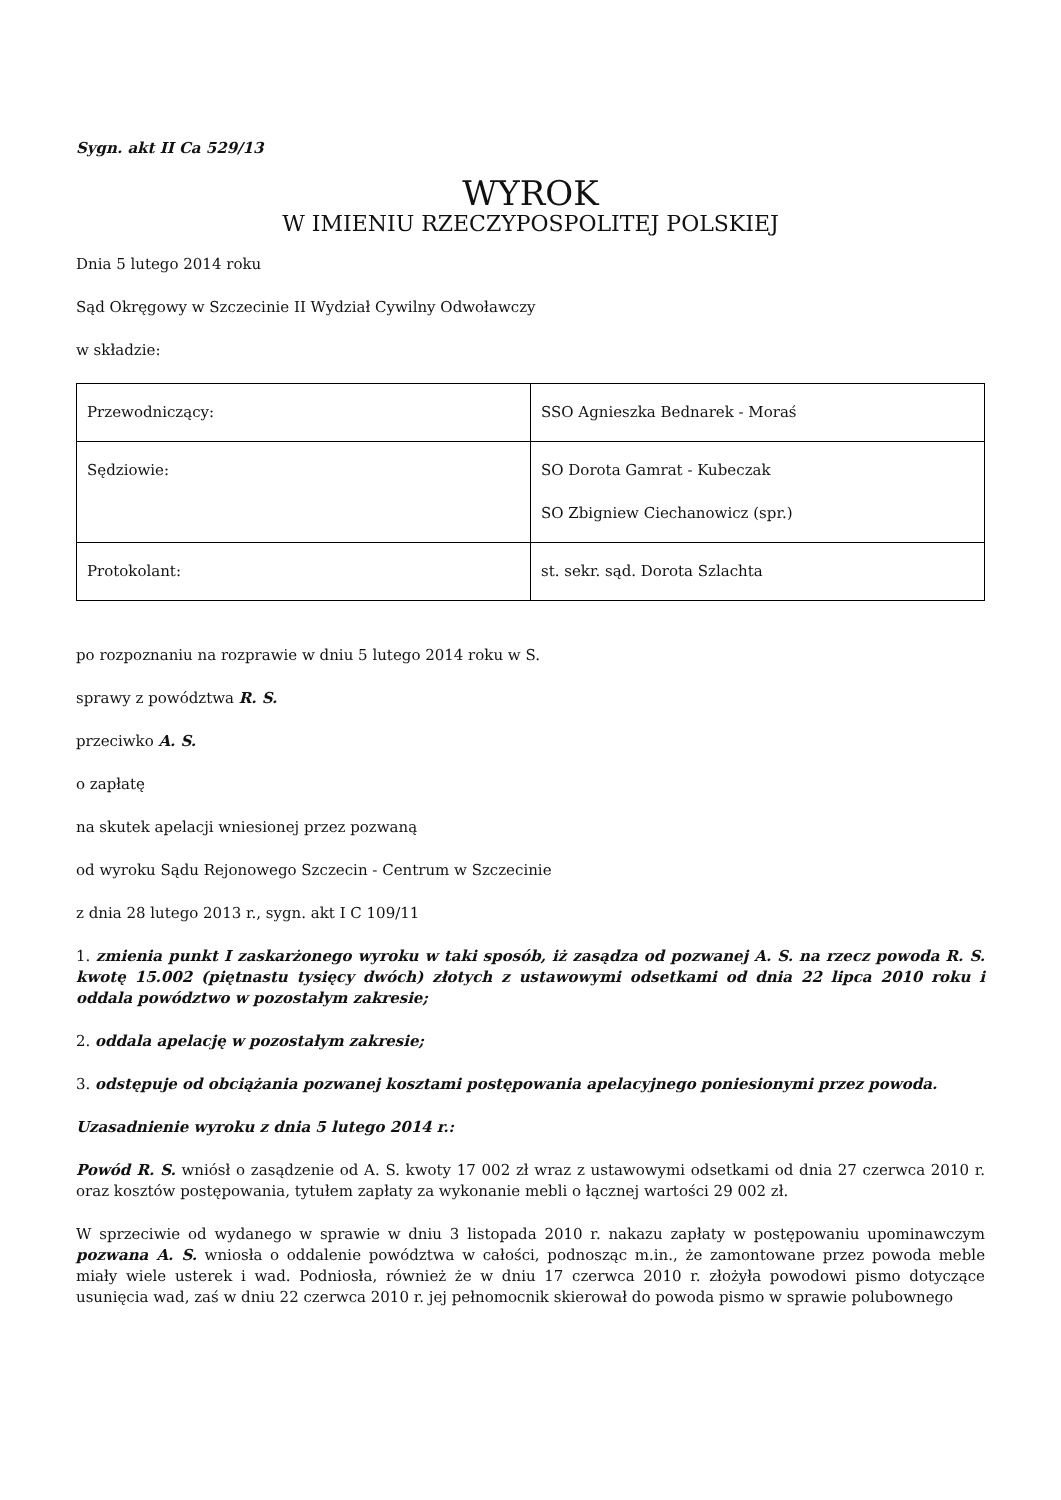Sygn. akt II Ca 529/13
WYROK
W IMIENIU RZECZYPOSPOLITEJ POLSKIEJ
Dnia 5 lutego 2014 roku
Sąd Okręgowy w Szczecinie II Wydział Cywilny Odwoławczy
w składzie:
| Przewodniczący: | SSO Agnieszka Bednarek - Moraś |
| Sędziowie: | SO Dorota Gamrat - Kubeczak SO Zbigniew Ciechanowicz (spr.) |
| Protokolant: | st. sekr. sąd. Dorota Szlachta |
po rozpoznaniu na rozprawie w dniu 5 lutego 2014 roku w S.
sprawy z powództwa R. S.
przeciwko A. S.
o zapłatę
na skutek apelacji wniesionej przez pozwaną
od wyroku Sądu Rejonowego Szczecin - Centrum w Szczecinie
z dnia 28 lutego 2013 r., sygn. akt I C 109/11
1. zmienia punkt I zaskarżonego wyroku w taki sposób, iż zasądza od pozwanej A. S. na rzecz powoda R. S. kwotę 15.002 (piętnastu tysięcy dwóch) złotych z ustawowymi odsetkami od dnia 22 lipca 2010 roku i oddala powództwo w pozostałym zakresie;
2. oddala apelację w pozostałym zakresie;
3. odstępuje od obciążania pozwanej kosztami postępowania apelacyjnego poniesionymi przez powoda.
Uzasadnienie wyroku z dnia 5 lutego 2014 r.:
Powód R. S. wniósł o zasądzenie od A. S. kwoty 17 002 zł wraz z ustawowymi odsetkami od dnia 27 czerwca 2010 r. oraz kosztów postępowania, tytułem zapłaty za wykonanie mebli o łącznej wartości 29 002 zł.
W sprzeciwie od wydanego w sprawie w dniu 3 listopada 2010 r. nakazu zapłaty w postępowaniu upominawczym pozwana A. S. wniosła o oddalenie powództwa w całości, podnosząc m.in., że zamontowane przez powoda meble miały wiele usterek i wad. Podniosła, również że w dniu 17 czerwca 2010 r. złożyła powodowi pismo dotyczące usunięcia wad, zaś w dniu 22 czerwca 2010 r. jej pełnomocnik skierował do powoda pismo w sprawie polubownego